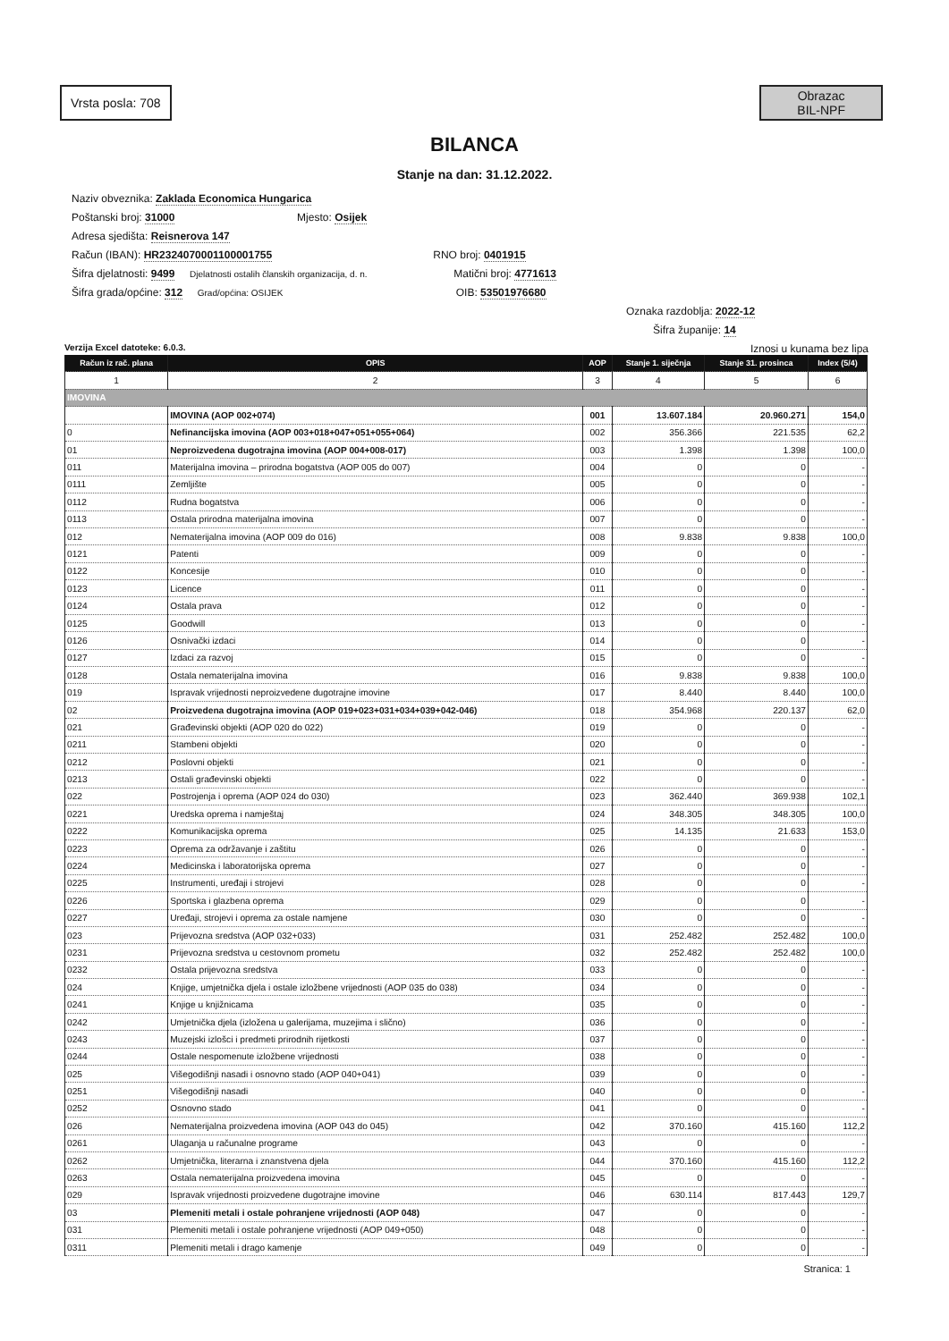Vrsta posla: 708
Obrazac
BIL-NPF
BILANCA
Stanje na dan: 31.12.2022.
Naziv obveznika: Zaklada Economica Hungarica
Poštanski broj: 31000 Mjesto: Osijek
Adresa sjedišta: Reisnerova 147
Račun (IBAN): HR2324070001100001755 RNO broj: 0401915
Šifra djelatnosti: 9499 Djelatnosti ostalih članskih organizacija, d. n. Matični broj: 4771613
Šifra grada/općine: 312 Grad/općina: OSIJEK OIB: 53501976680
Oznaka razdoblja: 2022-12
Šifra županije: 14
Verzija Excel datoteke: 6.0.3. Iznosi u kunama bez lipa
| Račun iz rač. plana | OPIS | AOP | Stanje 1. siječnja | Stanje 31. prosinca | Index (5/4) |
| --- | --- | --- | --- | --- | --- |
| 1 | 2 | 3 | 4 | 5 | 6 |
| IMOVINA | | | | | |
| | IMOVINA (AOP 002+074) | 001 | 13.607.184 | 20.960.271 | 154,0 |
| 0 | Nefinancijska imovina (AOP 003+018+047+051+055+064) | 002 | 356.366 | 221.535 | 62,2 |
| 01 | Neproizvedena dugotrajna imovina (AOP 004+008-017) | 003 | 1.398 | 1.398 | 100,0 |
| 011 | Materijalna imovina – prirodna bogatstva (AOP 005 do 007) | 004 | 0 | 0 | - |
| 0111 | Zemljište | 005 | 0 | 0 | - |
| 0112 | Rudna bogatstva | 006 | 0 | 0 | - |
| 0113 | Ostala prirodna materijalna imovina | 007 | 0 | 0 | - |
| 012 | Nematerijalna imovina (AOP 009 do 016) | 008 | 9.838 | 9.838 | 100,0 |
| 0121 | Patenti | 009 | 0 | 0 | - |
| 0122 | Koncesije | 010 | 0 | 0 | - |
| 0123 | Licence | 011 | 0 | 0 | - |
| 0124 | Ostala prava | 012 | 0 | 0 | - |
| 0125 | Goodwill | 013 | 0 | 0 | - |
| 0126 | Osnivački izdaci | 014 | 0 | 0 | - |
| 0127 | Izdaci za razvoj | 015 | 0 | 0 | - |
| 0128 | Ostala nematerijalna imovina | 016 | 9.838 | 9.838 | 100,0 |
| 019 | Ispravak vrijednosti neproizvedene dugotrajne imovine | 017 | 8.440 | 8.440 | 100,0 |
| 02 | Proizvedena dugotrajna imovina (AOP 019+023+031+034+039+042-046) | 018 | 354.968 | 220.137 | 62,0 |
| 021 | Građevinski objekti (AOP 020 do 022) | 019 | 0 | 0 | - |
| 0211 | Stambeni objekti | 020 | 0 | 0 | - |
| 0212 | Poslovni objekti | 021 | 0 | 0 | - |
| 0213 | Ostali građevinski objekti | 022 | 0 | 0 | - |
| 022 | Postrojenja i oprema (AOP 024 do 030) | 023 | 362.440 | 369.938 | 102,1 |
| 0221 | Uredska oprema i namještaj | 024 | 348.305 | 348.305 | 100,0 |
| 0222 | Komunikacijska oprema | 025 | 14.135 | 21.633 | 153,0 |
| 0223 | Oprema za održavanje i zaštitu | 026 | 0 | 0 | - |
| 0224 | Medicinska i laboratorijska oprema | 027 | 0 | 0 | - |
| 0225 | Instrumenti, uređaji i strojevi | 028 | 0 | 0 | - |
| 0226 | Sportska i glazbena oprema | 029 | 0 | 0 | - |
| 0227 | Uređaji, strojevi i oprema za ostale namjene | 030 | 0 | 0 | - |
| 023 | Prijevozna sredstva (AOP 032+033) | 031 | 252.482 | 252.482 | 100,0 |
| 0231 | Prijevozna sredstva u cestovnom prometu | 032 | 252.482 | 252.482 | 100,0 |
| 0232 | Ostala prijevozna sredstva | 033 | 0 | 0 | - |
| 024 | Knjige, umjetnička djela i ostale izložbene vrijednosti (AOP 035 do 038) | 034 | 0 | 0 | - |
| 0241 | Knjige u knjižnicama | 035 | 0 | 0 | - |
| 0242 | Umjetnička djela (izložena u galerijama, muzejima i slično) | 036 | 0 | 0 | - |
| 0243 | Muzejski izlošci i predmeti prirodnih rijetkosti | 037 | 0 | 0 | - |
| 0244 | Ostale nespomenute izložbene vrijednosti | 038 | 0 | 0 | - |
| 025 | Višegodišnji nasadi i osnovno stado (AOP 040+041) | 039 | 0 | 0 | - |
| 0251 | Višegodišnji nasadi | 040 | 0 | 0 | - |
| 0252 | Osnovno stado | 041 | 0 | 0 | - |
| 026 | Nematerijalna proizvedena imovina (AOP 043 do 045) | 042 | 370.160 | 415.160 | 112,2 |
| 0261 | Ulaganja u računalne programe | 043 | 0 | 0 | - |
| 0262 | Umjetnička, literarna i znanstvena djela | 044 | 370.160 | 415.160 | 112,2 |
| 0263 | Ostala nematerijalna proizvedena imovina | 045 | 0 | 0 | - |
| 029 | Ispravak vrijednosti proizvedene dugotrajne imovine | 046 | 630.114 | 817.443 | 129,7 |
| 03 | Plemeniti metali i ostale pohranjene vrijednosti (AOP 048) | 047 | 0 | 0 | - |
| 031 | Plemeniti metali i ostale pohranjene vrijednosti (AOP 049+050) | 048 | 0 | 0 | - |
| 0311 | Plemeniti metali i drago kamenje | 049 | 0 | 0 | - |
Stranica: 1